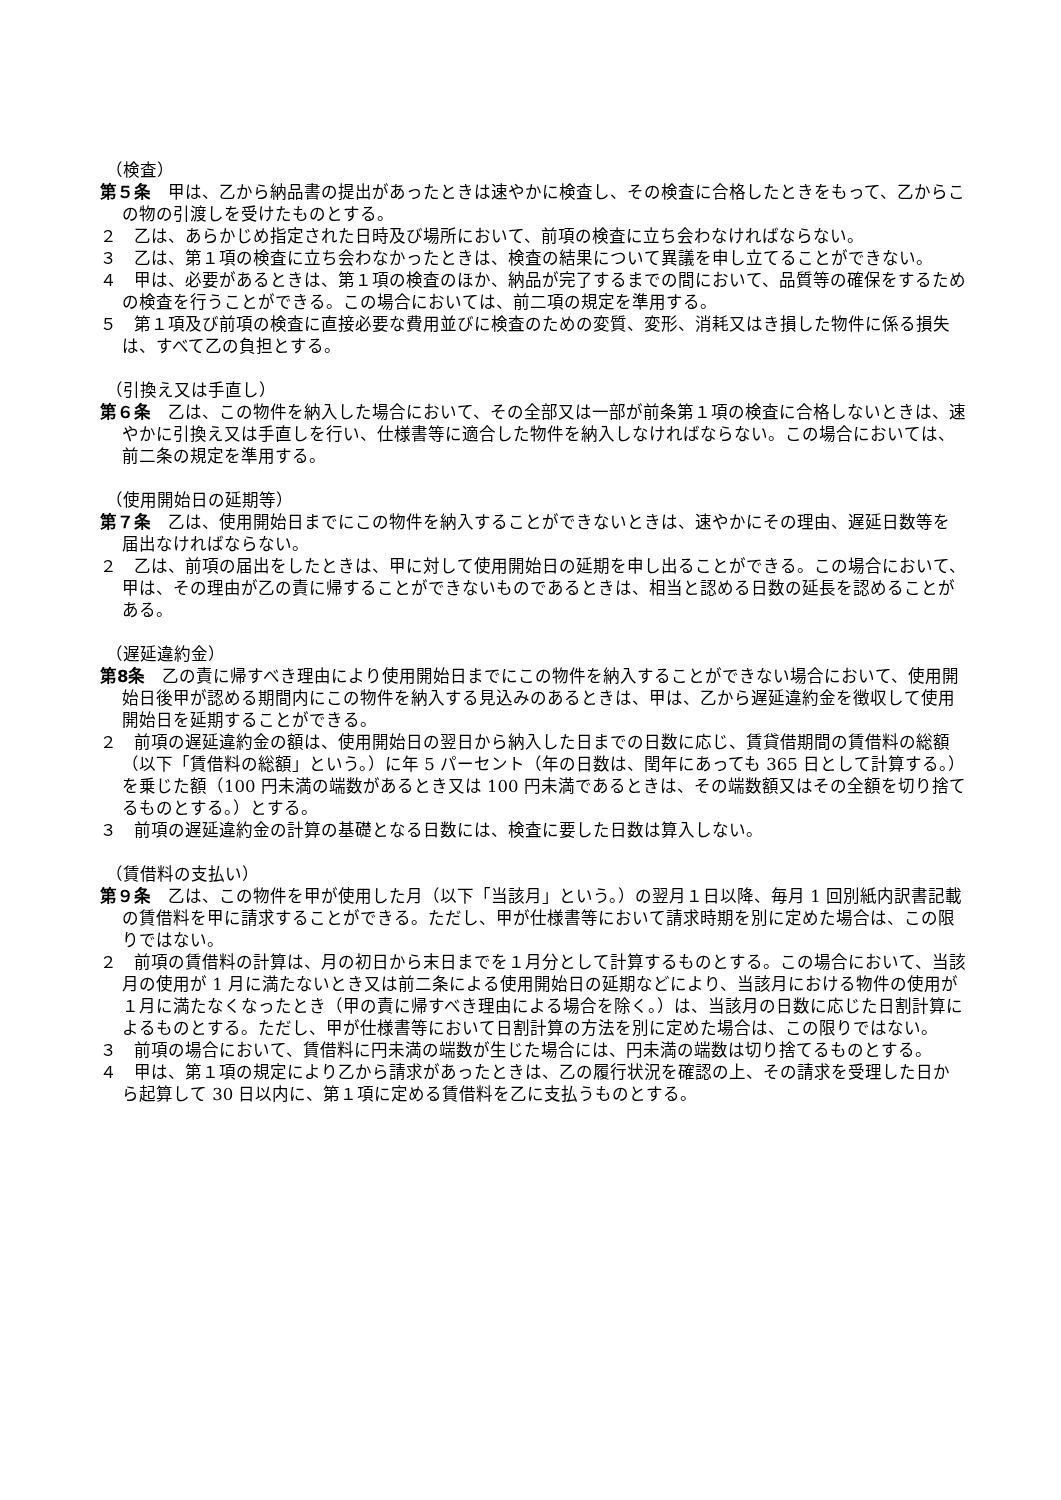（検査）
第５条　甲は、乙から納品書の提出があったときは速やかに検査し、その検査に合格したときをもって、乙からこの物の引渡しを受けたものとする。
２　乙は、あらかじめ指定された日時及び場所において、前項の検査に立ち会わなければならない。
３　乙は、第１項の検査に立ち会わなかったときは、検査の結果について異議を申し立てることができない。
４　甲は、必要があるときは、第１項の検査のほか、納品が完了するまでの間において、品質等の確保をするための検査を行うことができる。この場合においては、前二項の規定を準用する。
５　第１項及び前項の検査に直接必要な費用並びに検査のための変質、変形、消耗又はき損した物件に係る損失は、すべて乙の負担とする。
（引換え又は手直し）
第６条　乙は、この物件を納入した場合において、その全部又は一部が前条第１項の検査に合格しないときは、速やかに引換え又は手直しを行い、仕様書等に適合した物件を納入しなければならない。この場合においては、前二条の規定を準用する。
（使用開始日の延期等）
第７条　乙は、使用開始日までにこの物件を納入することができないときは、速やかにその理由、遅延日数等を届出なければならない。
２　乙は、前項の届出をしたときは、甲に対して使用開始日の延期を申し出ることができる。この場合において、甲は、その理由が乙の責に帰することができないものであるときは、相当と認める日数の延長を認めることがある。
（遅延違約金）
第8条　乙の責に帰すべき理由により使用開始日までにこの物件を納入することができない場合において、使用開始日後甲が認める期間内にこの物件を納入する見込みのあるときは、甲は、乙から遅延違約金を徴収して使用開始日を延期することができる。
２　前項の遅延違約金の額は、使用開始日の翌日から納入した日までの日数に応じ、賃貸借期間の賃借料の総額（以下「賃借料の総額」という。）に年 5 パーセント（年の日数は、閏年にあっても 365 日として計算する。）を乗じた額（100 円未満の端数があるとき又は 100 円未満であるときは、その端数額又はその全額を切り捨てるものとする。）とする。
３　前項の遅延違約金の計算の基礎となる日数には、検査に要した日数は算入しない。
（賃借料の支払い）
第９条　乙は、この物件を甲が使用した月（以下「当該月」という。）の翌月１日以降、毎月 1 回別紙内訳書記載の賃借料を甲に請求することができる。ただし、甲が仕様書等において請求時期を別に定めた場合は、この限りではない。
２　前項の賃借料の計算は、月の初日から末日までを１月分として計算するものとする。この場合において、当該月の使用が 1 月に満たないとき又は前二条による使用開始日の延期などにより、当該月における物件の使用が１月に満たなくなったとき（甲の責に帰すべき理由による場合を除く。）は、当該月の日数に応じた日割計算によるものとする。ただし、甲が仕様書等において日割計算の方法を別に定めた場合は、この限りではない。
３　前項の場合において、賃借料に円未満の端数が生じた場合には、円未満の端数は切り捨てるものとする。
４　甲は、第１項の規定により乙から請求があったときは、乙の履行状況を確認の上、その請求を受理した日から起算して 30 日以内に、第１項に定める賃借料を乙に支払うものとする。